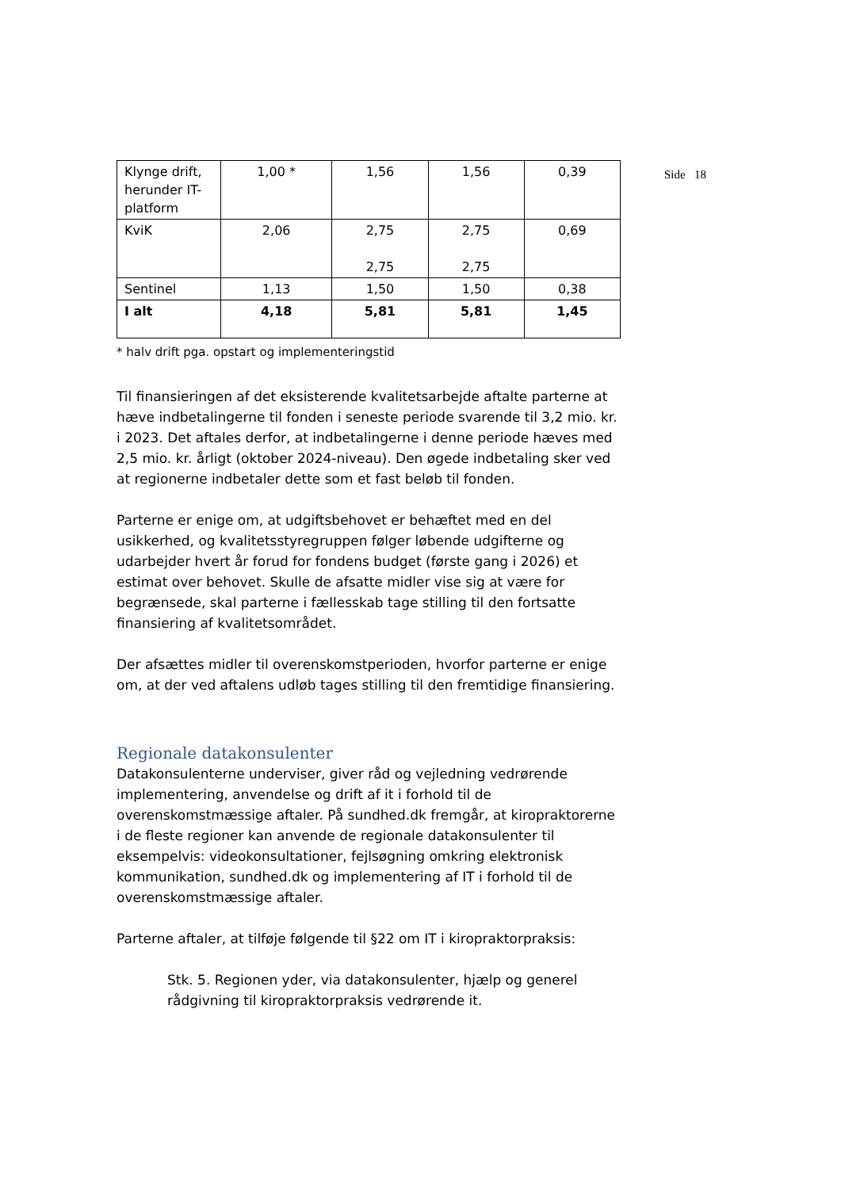Side 18
| Klynge drift, herunder IT-platform | 1,00 * | 1,56 | 1,56 | 0,39 |
| KviK | 2,06 | 2,75 2,75 | 2,75 2,75 | 0,69 |
| Sentinel | 1,13 | 1,50 | 1,50 | 0,38 |
| I alt | 4,18 | 5,81 | 5,81 | 1,45 |
* halv drift pga. opstart og implementeringstid
Til finansieringen af det eksisterende kvalitetsarbejde aftalte parterne at hæve indbetalingerne til fonden i seneste periode svarende til 3,2 mio. kr. i 2023. Det aftales derfor, at indbetalingerne i denne periode hæves med 2,5 mio. kr. årligt (oktober 2024-niveau). Den øgede indbetaling sker ved at regionerne indbetaler dette som et fast beløb til fonden.
Parterne er enige om, at udgiftsbehovet er behæftet med en del usikkerhed, og kvalitetsstyregruppen følger løbende udgifterne og udarbejder hvert år forud for fondens budget (første gang i 2026) et estimat over behovet. Skulle de afsatte midler vise sig at være for begrænsede, skal parterne i fællesskab tage stilling til den fortsatte finansiering af kvalitetsområdet.
Der afsættes midler til overenskomstperioden, hvorfor parterne er enige om, at der ved aftalens udløb tages stilling til den fremtidige finansiering.
Regionale datakonsulenter
Datakonsulenterne underviser, giver råd og vejledning vedrørende implementering, anvendelse og drift af it i forhold til de overenskomstmæssige aftaler. På sundhed.dk fremgår, at kiropraktorerne i de fleste regioner kan anvende de regionale datakonsulenter til eksempelvis: videokonsultationer, fejlsøgning omkring elektronisk kommunikation, sundhed.dk og implementering af IT i forhold til de overenskomstmæssige aftaler.
Parterne aftaler, at tilføje følgende til §22 om IT i kiropraktorpraksis:
Stk. 5. Regionen yder, via datakonsulenter, hjælp og generel rådgivning til kiropraktorpraksis vedrørende it.